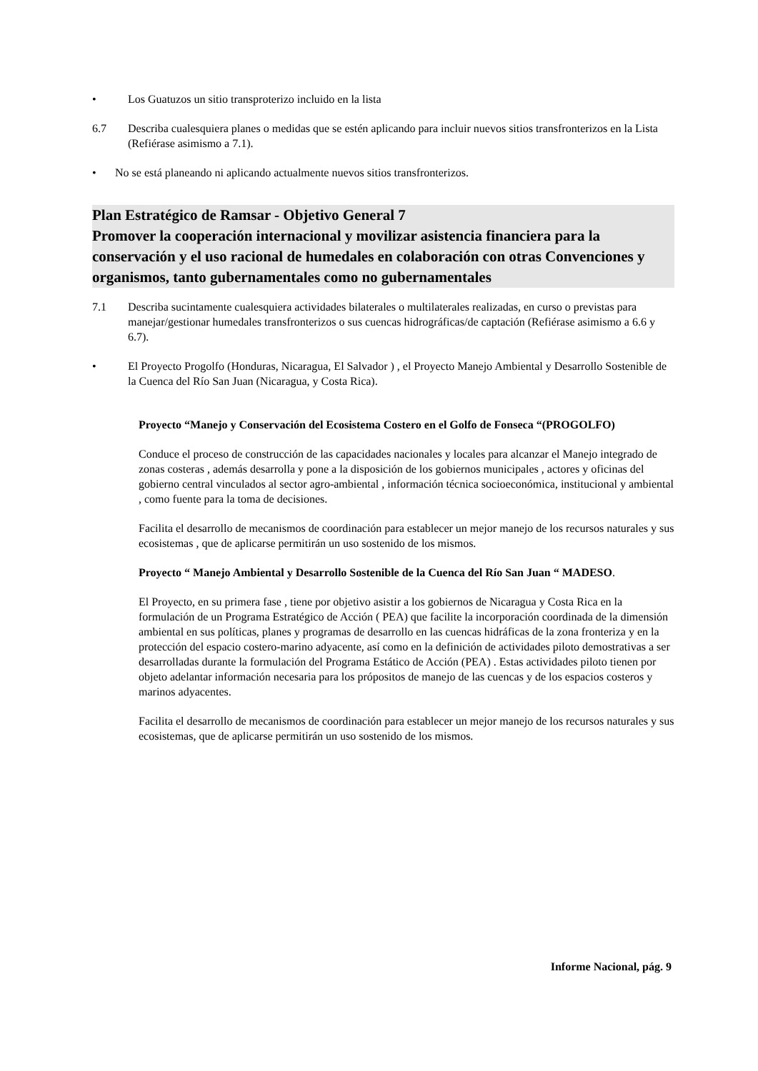• Los Guatuzos un sitio transproterizo incluido en la lista
6.7 Describa cualesquiera planes o medidas que se estén aplicando para incluir nuevos sitios transfronterizos en la Lista (Refiérase asimismo a 7.1).
• No se está planeando ni aplicando actualmente nuevos sitios transfronterizos.
Plan Estratégico de Ramsar - Objetivo General 7
Promover la cooperación internacional y movilizar asistencia financiera para la conservación y el uso racional de humedales en colaboración con otras Convenciones y organismos, tanto gubernamentales como no gubernamentales
7.1 Describa sucintamente cualesquiera actividades bilaterales o multilaterales realizadas, en curso o previstas para manejar/gestionar humedales transfronterizos o sus cuencas hidrográficas/de captación (Refiérase asimismo a 6.6 y 6.7).
• El Proyecto Progolfo (Honduras, Nicaragua, El Salvador ) , el Proyecto Manejo Ambiental y Desarrollo Sostenible de la Cuenca del Río San Juan (Nicaragua, y Costa Rica).
Proyecto “Manejo y Conservación del Ecosistema Costero en el Golfo de Fonseca “(PROGOLFO)
Conduce el proceso de construcción de las capacidades nacionales y locales para alcanzar el Manejo integrado de zonas costeras , además desarrolla y pone a la disposición de los gobiernos municipales , actores y oficinas del gobierno central vinculados al sector agro-ambiental , información técnica socioeconómica, institucional y ambiental , como fuente para la toma de decisiones.
Facilita el desarrollo de mecanismos de coordinación para establecer un mejor manejo de los recursos naturales y sus ecosistemas , que de aplicarse permitirán un uso sostenido de los mismos.
Proyecto “ Manejo Ambiental y Desarrollo Sostenible de la Cuenca del Río San Juan “ MADESO.
El Proyecto, en su primera fase , tiene por objetivo asistir a los gobiernos de Nicaragua y Costa Rica en la formulación de un Programa Estratégico de Acción ( PEA) que facilite la incorporación coordinada de la dimensión ambiental en sus políticas, planes y programas de desarrollo en las cuencas hidráficas de la zona fronteriza y en la protección del espacio costero-marino adyacente, así como en la definición de actividades piloto demostrativas a ser desarrolladas durante la formulación del Programa Estático de Acción (PEA) . Estas actividades piloto tienen por objeto adelantar información necesaria para los própositos de manejo de las cuencas y de los espacios costeros y marinos adyacentes.
Facilita el desarrollo de mecanismos de coordinación para establecer un mejor manejo de los recursos naturales y sus ecosistemas, que de aplicarse permitirán un uso sostenido de los mismos.
Informe Nacional, pág. 9